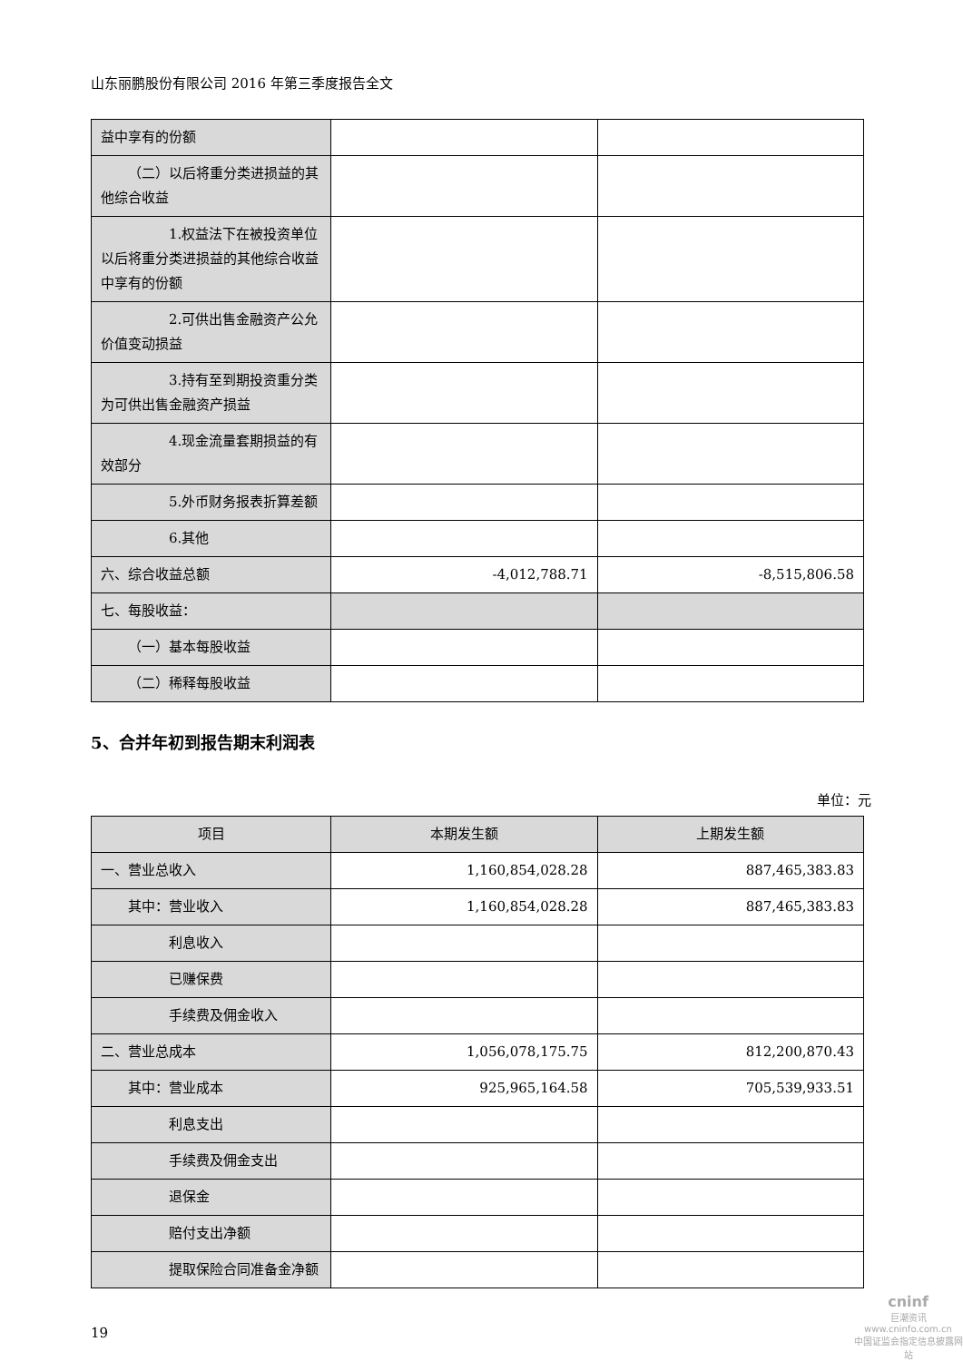山东丽鹏股份有限公司 2016 年第三季度报告全文
| 益中享有的份额 | | |
| （二）以后将重分类进损益的其他综合收益 | | |
| 1.权益法下在被投资单位以后将重分类进损益的其他综合收益中享有的份额 | | |
| 2.可供出售金融资产公允价值变动损益 | | |
| 3.持有至到期投资重分类为可供出售金融资产损益 | | |
| 4.现金流量套期损益的有效部分 | | |
| 5.外币财务报表折算差额 | | |
| 6.其他 | | |
| 六、综合收益总额 | -4,012,788.71 | -8,515,806.58 |
| 七、每股收益： | | |
| （一）基本每股收益 | | |
| （二）稀释每股收益 | | |
5、合并年初到报告期末利润表
单位：元
| 项目 | 本期发生额 | 上期发生额 |
| --- | --- | --- |
| 一、营业总收入 | 1,160,854,028.28 | 887,465,383.83 |
| 其中：营业收入 | 1,160,854,028.28 | 887,465,383.83 |
| 利息收入 | | |
| 已赚保费 | | |
| 手续费及佣金收入 | | |
| 二、营业总成本 | 1,056,078,175.75 | 812,200,870.43 |
| 其中：营业成本 | 925,965,164.58 | 705,539,933.51 |
| 利息支出 | | |
| 手续费及佣金支出 | | |
| 退保金 | | |
| 赔付支出净额 | | |
| 提取保险合同准备金净额 | | |
19
cninf
巨潮资讯
www.cninfo.com.cn
中国证监会指定信息披露网站